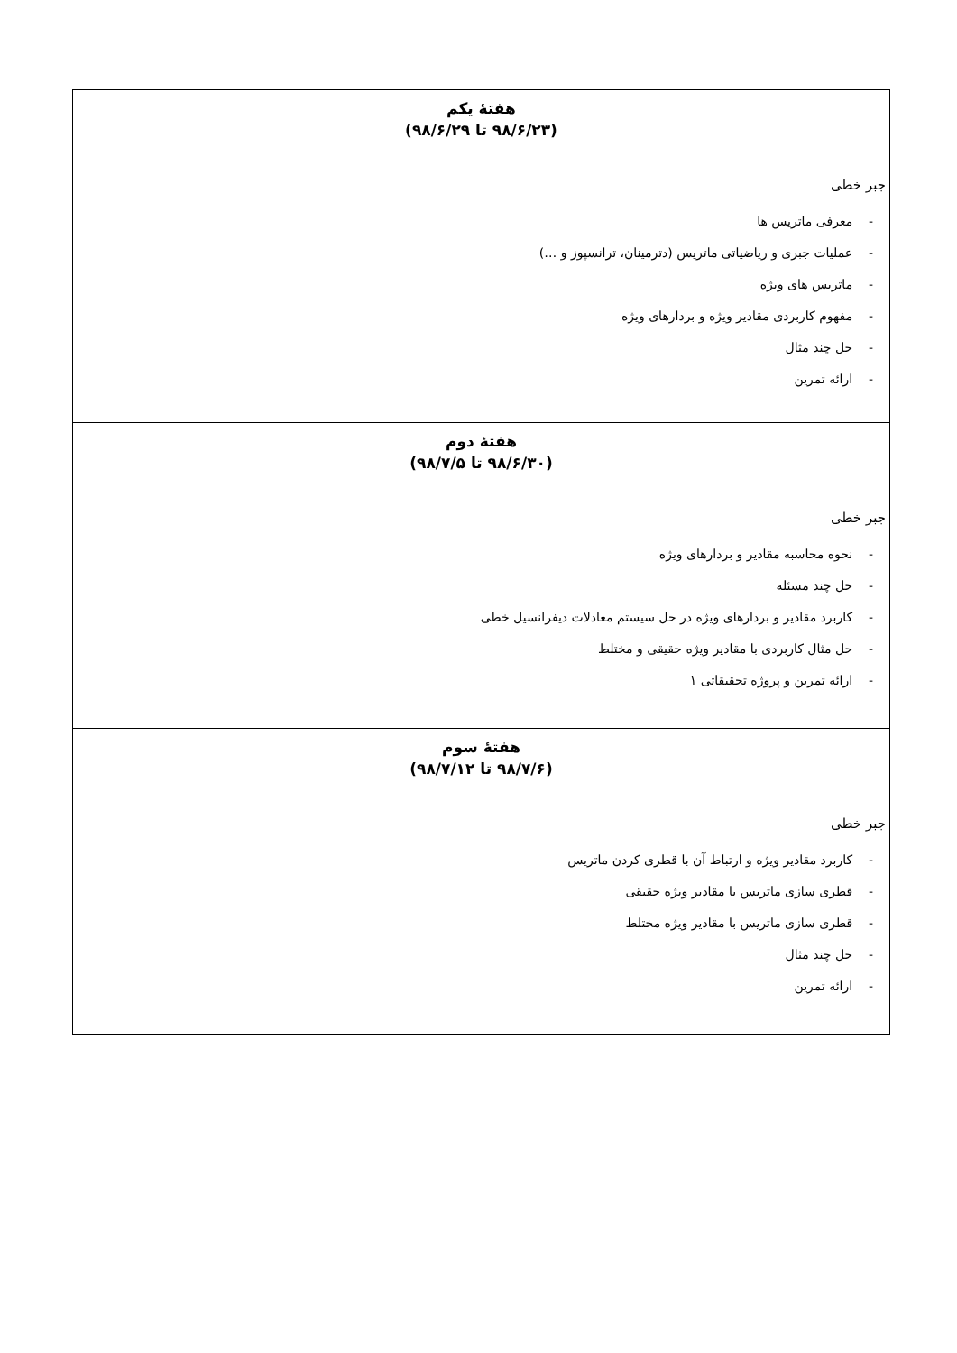| هفتهٔ یکم (۹۸/۶/۲۳ تا ۹۸/۶/۲۹) جبر خطی - معرفی ماتریس ها - عملیات جبری و ریاضیاتی ماتریس (دترمینان، ترانسپوز و …) - ماتریس های ویژه - مفهوم کاربردی مقادیر ویژه و بردارهای ویژه - حل چند مثال - ارائه تمرین |
| هفتهٔ دوم (۹۸/۶/۳۰ تا ۹۸/۷/۵) جبر خطی - نحوه محاسبه مقادیر و بردارهای ویژه - حل چند مسئله - کاربرد مقادیر و بردارهای ویژه در حل سیستم معادلات دیفرانسیل خطی - حل مثال کاربردی با مقادیر ویژه حقیقی و مختلط - ارائه تمرین و پروژه تحقیقاتی ۱ |
| هفتهٔ سوم (۹۸/۷/۶ تا ۹۸/۷/۱۲) جبر خطی - کاربرد مقادیر ویژه و ارتباط آن با قطری کردن ماتریس - قطری سازی ماتریس با مقادیر ویژه حقیقی - قطری سازی ماتریس با مقادیر ویژه مختلط - حل چند مثال - ارائه تمرین |